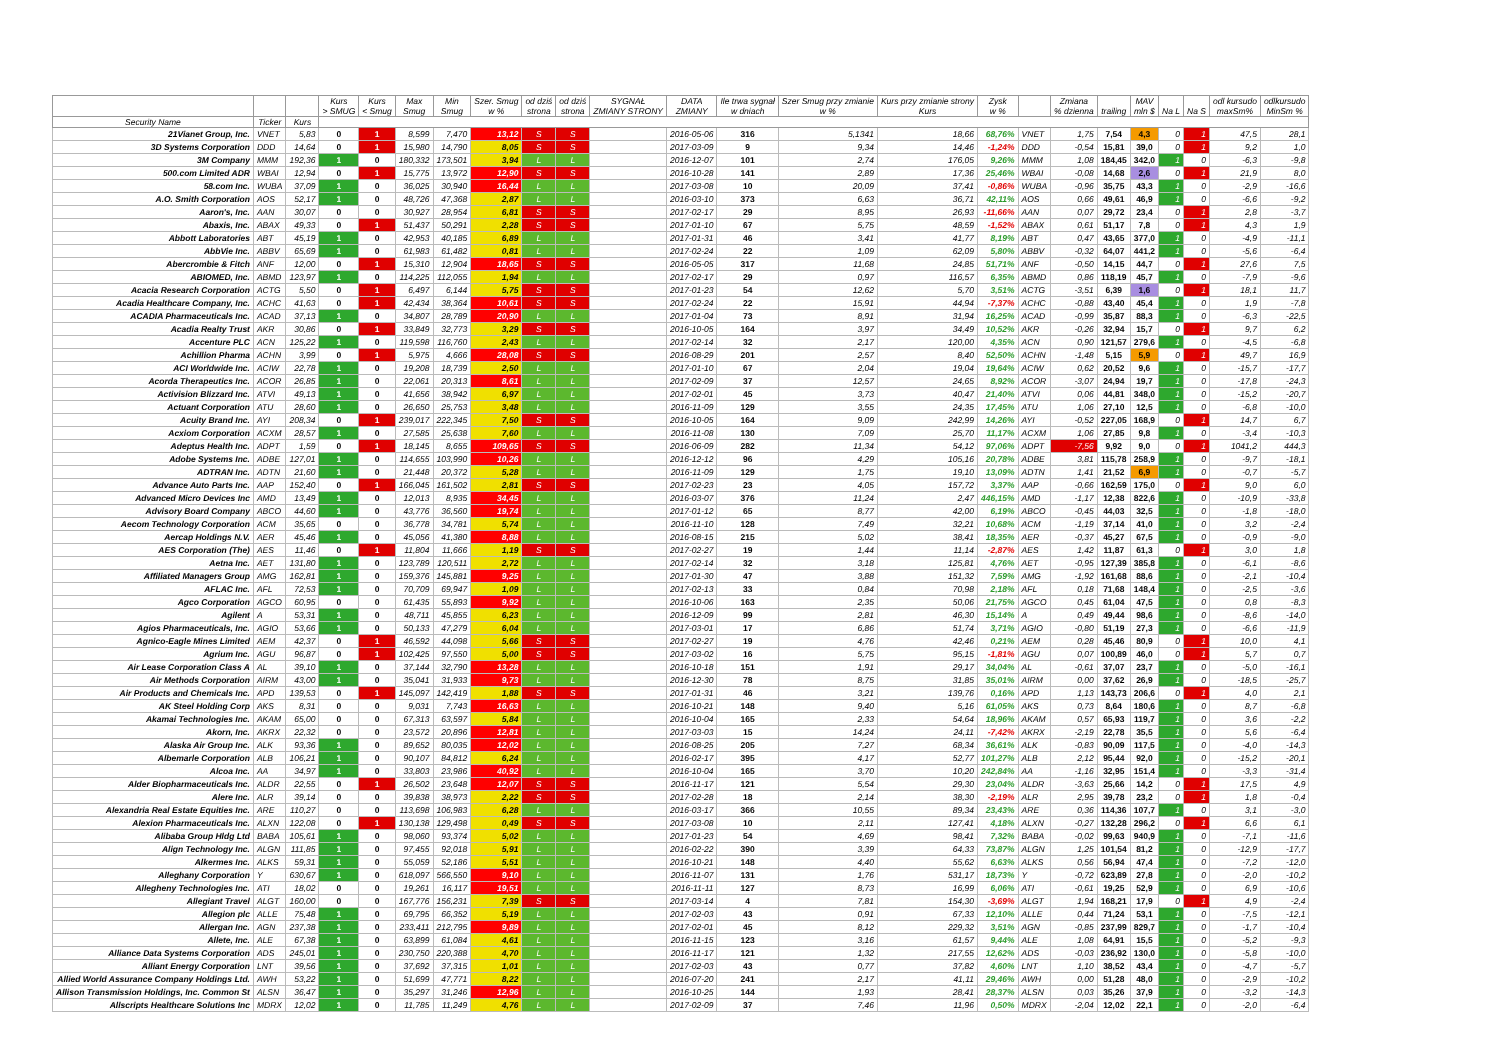| | | | Kurs > SMUG | Kurs < Smug | Max Smug | Min Smug | Szer. Smug w % | od dziś strona | od dziś strona | SYGNAŁ ZMIANY STRONY | DATA ZMIANY | Ile trwa sygnał w dniach | Szer Smug przy zmianie w % | Kurs przy zmianie strony Kurs | Zysk w % | | Zmiana % dzienna | trailing | MAV mln $ | Na L | Na S | odl kursudo maxSm% | odlkursudo MinSm % |
| --- | --- | --- | --- | --- | --- | --- | --- | --- | --- | --- | --- | --- | --- | --- | --- | --- | --- | --- | --- | --- | --- | --- | --- |
| Security Name | Ticker | Kurs | | | | | | | | | | | | | | | | | | | | | |
| 21Vianet Group, Inc. | VNET | 5,83 | 0 | 1 | 8,599 | 7,470 | 13,12 | S | S | | 2016-05-06 | 316 | 5,1341 | 18,66 | 68,76% | VNET | 1,75 | 7,54 | 4,3 | 0 | 1 | 47,5 | 28,1 |
| 3D Systems Corporation | DDD | 14,64 | 0 | 1 | 15,980 | 14,790 | 8,05 | S | S | | 2017-03-09 | 9 | 9,34 | 14,46 | -1,24% | DDD | -0,54 | 15,81 | 39,0 | 0 | 1 | 9,2 | 1,0 |
| 3M Company | MMM | 192,36 | 1 | 0 | 180,332 | 173,501 | 3,94 | L | L | | 2016-12-07 | 101 | 2,74 | 176,05 | 9,26% | MMM | 1,08 | 184,45 | 342,0 | 1 | 0 | -6,3 | -9,8 |
| 500.com Limited ADR | WBAI | 12,94 | 0 | 1 | 15,775 | 13,972 | 12,90 | S | S | | 2016-10-28 | 141 | 2,89 | 17,36 | 25,46% | WBAI | -0,08 | 14,68 | 2,6 | 0 | 1 | 21,9 | 8,0 |
| 58.com Inc. | WUBA | 37,09 | 1 | 0 | 36,025 | 30,940 | 16,44 | L | L | | 2017-03-08 | 10 | 20,09 | 37,41 | -0,86% | WUBA | -0,96 | 35,75 | 43,3 | 1 | 0 | -2,9 | -16,6 |
| A.O. Smith Corporation | AOS | 52,17 | 1 | 0 | 48,726 | 47,368 | 2,87 | L | L | | 2016-03-10 | 373 | 6,63 | 36,71 | 42,11% | AOS | 0,66 | 49,61 | 46,9 | 1 | 0 | -6,6 | -9,2 |
| Aaron's, Inc. | AAN | 30,07 | 0 | 0 | 30,927 | 28,954 | 6,81 | S | S | | 2017-02-17 | 29 | 8,95 | 26,93 | -11,66% | AAN | 0,07 | 29,72 | 23,4 | 0 | 1 | 2,8 | -3,7 |
| Abaxis, Inc. | ABAX | 49,33 | 0 | 1 | 51,437 | 50,291 | 2,28 | S | S | | 2017-01-10 | 67 | 5,75 | 48,59 | -1,52% | ABAX | 0,61 | 51,17 | 7,8 | 0 | 1 | 4,3 | 1,9 |
| Abbott Laboratories | ABT | 45,19 | 1 | 0 | 42,953 | 40,185 | 6,89 | L | L | | 2017-01-31 | 46 | 3,41 | 41,77 | 8,19% | ABT | 0,47 | 43,65 | 377,0 | 1 | 0 | -4,9 | -11,1 |
| AbbVie Inc. | ABBV | 65,69 | 1 | 0 | 61,983 | 61,482 | 0,81 | L | L | | 2017-02-24 | 22 | 1,09 | 62,09 | 5,80% | ABBV | -0,32 | 64,07 | 441,2 | 1 | 0 | -5,6 | -6,4 |
| Abercrombie & Fitch | ANF | 12,00 | 0 | 1 | 15,310 | 12,904 | 18,65 | S | S | | 2016-05-05 | 317 | 11,68 | 24,85 | 51,71% | ANF | -0,50 | 14,15 | 44,7 | 0 | 1 | 27,6 | 7,5 |
| ABIOMED, Inc. | ABMD | 123,97 | 1 | 0 | 114,225 | 112,055 | 1,94 | L | L | | 2017-02-17 | 29 | 0,97 | 116,57 | 6,35% | ABMD | 0,86 | 118,19 | 45,7 | 1 | 0 | -7,9 | -9,6 |
| Acacia Research Corporation | ACTG | 5,50 | 0 | 1 | 6,497 | 6,144 | 5,75 | S | S | | 2017-01-23 | 54 | 12,62 | 5,70 | 3,51% | ACTG | -3,51 | 6,39 | 1,6 | 0 | 1 | 18,1 | 11,7 |
| Acadia Healthcare Company, Inc. | ACHC | 41,63 | 0 | 1 | 42,434 | 38,364 | 10,61 | S | S | | 2017-02-24 | 22 | 15,91 | 44,94 | -7,37% | ACHC | -0,88 | 43,40 | 45,4 | 1 | 0 | 1,9 | -7,8 |
| ACADIA Pharmaceuticals Inc. | ACAD | 37,13 | 1 | 0 | 34,807 | 28,789 | 20,90 | L | L | | 2017-01-04 | 73 | 8,91 | 31,94 | 16,25% | ACAD | -0,99 | 35,87 | 88,3 | 1 | 0 | -6,3 | -22,5 |
| Acadia Realty Trust | AKR | 30,86 | 0 | 1 | 33,849 | 32,773 | 3,29 | S | S | | 2016-10-05 | 164 | 3,97 | 34,49 | 10,52% | AKR | -0,26 | 32,94 | 15,7 | 0 | 1 | 9,7 | 6,2 |
| Accenture PLC | ACN | 125,22 | 1 | 0 | 119,598 | 116,760 | 2,43 | L | L | | 2017-02-14 | 32 | 2,17 | 120,00 | 4,35% | ACN | 0,90 | 121,57 | 279,6 | 1 | 0 | -4,5 | -6,8 |
| Achillion Pharma | ACHN | 3,99 | 0 | 1 | 5,975 | 4,666 | 28,08 | S | S | | 2016-08-29 | 201 | 2,57 | 8,40 | 52,50% | ACHN | -1,48 | 5,15 | 5,9 | 0 | 1 | 49,7 | 16,9 |
| ACI Worldwide Inc. | ACIW | 22,78 | 1 | 0 | 19,208 | 18,739 | 2,50 | L | L | | 2017-01-10 | 67 | 2,04 | 19,04 | 19,64% | ACIW | 0,62 | 20,52 | 9,6 | 1 | 0 | -15,7 | -17,7 |
| Acorda Therapeutics Inc. | ACOR | 26,85 | 1 | 0 | 22,061 | 20,313 | 8,61 | L | L | | 2017-02-09 | 37 | 12,57 | 24,65 | 8,92% | ACOR | -3,07 | 24,94 | 19,7 | 1 | 0 | -17,8 | -24,3 |
| Activision Blizzard Inc. | ATVI | 49,13 | 1 | 0 | 41,656 | 38,942 | 6,97 | L | L | | 2017-02-01 | 45 | 3,73 | 40,47 | 21,40% | ATVI | 0,06 | 44,81 | 348,0 | 1 | 0 | -15,2 | -20,7 |
| Actuant Corporation | ATU | 28,60 | 1 | 0 | 26,650 | 25,753 | 3,48 | L | L | | 2016-11-09 | 129 | 3,55 | 24,35 | 17,45% | ATU | 1,06 | 27,10 | 12,5 | 1 | 0 | -6,8 | -10,0 |
| Acuity Brand Inc. | AYI | 208,34 | 0 | 1 | 239,017 | 222,345 | 7,50 | S | S | | 2016-10-05 | 164 | 9,09 | 242,99 | 14,26% | AYI | -0,52 | 227,05 | 168,9 | 0 | 1 | 14,7 | 6,7 |
| Acxiom Corporation | ACXM | 28,57 | 1 | 0 | 27,585 | 25,638 | 7,60 | L | L | | 2016-11-08 | 130 | 7,09 | 25,70 | 11,17% | ACXM | 1,06 | 27,85 | 9,8 | 1 | 0 | -3,4 | -10,3 |
| Adeptus Health Inc. | ADPT | 1,59 | 0 | 1 | 18,145 | 8,655 | 109,65 | S | S | | 2016-06-09 | 282 | 11,34 | 54,12 | 97,06% | ADPT | -7,56 | 9,92 | 9,0 | 0 | 1 | 1041,2 | 444,3 |
| Adobe Systems Inc. | ADBE | 127,01 | 1 | 0 | 114,655 | 103,990 | 10,26 | L | L | | 2016-12-12 | 96 | 4,29 | 105,16 | 20,78% | ADBE | 3,81 | 115,78 | 258,9 | 1 | 0 | -9,7 | -18,1 |
| ADTRAN Inc. | ADTN | 21,60 | 1 | 0 | 21,448 | 20,372 | 5,28 | L | L | | 2016-11-09 | 129 | 1,75 | 19,10 | 13,09% | ADTN | 1,41 | 21,52 | 6,9 | 1 | 0 | -0,7 | -5,7 |
| Advance Auto Parts Inc. | AAP | 152,40 | 0 | 1 | 166,045 | 161,502 | 2,81 | S | S | | 2017-02-23 | 23 | 4,05 | 157,72 | 3,37% | AAP | -0,66 | 162,59 | 175,0 | 0 | 1 | 9,0 | 6,0 |
| Advanced Micro Devices Inc | AMD | 13,49 | 1 | 0 | 12,013 | 8,935 | 34,45 | L | L | | 2016-03-07 | 376 | 11,24 | 2,47 | 446,15% | AMD | -1,17 | 12,38 | 822,6 | 1 | 0 | -10,9 | -33,8 |
| Advisory Board Company | ABCO | 44,60 | 1 | 0 | 43,776 | 36,560 | 19,74 | L | L | | 2017-01-12 | 65 | 8,77 | 42,00 | 6,19% | ABCO | -0,45 | 44,03 | 32,5 | 1 | 0 | -1,8 | -18,0 |
| Aecom Technology Corporation | ACM | 35,65 | 0 | 0 | 36,778 | 34,781 | 5,74 | L | L | | 2016-11-10 | 128 | 7,49 | 32,21 | 10,68% | ACM | -1,19 | 37,14 | 41,0 | 1 | 0 | 3,2 | -2,4 |
| Aercap Holdings N.V. | AER | 45,46 | 1 | 0 | 45,056 | 41,380 | 8,88 | L | L | | 2016-08-15 | 215 | 5,02 | 38,41 | 18,35% | AER | -0,37 | 45,27 | 67,5 | 1 | 0 | -0,9 | -9,0 |
| AES Corporation (The) | AES | 11,46 | 0 | 1 | 11,804 | 11,666 | 1,19 | S | S | | 2017-02-27 | 19 | 1,44 | 11,14 | -2,87% | AES | 1,42 | 11,87 | 61,3 | 0 | 1 | 3,0 | 1,8 |
| Aetna Inc. | AET | 131,80 | 1 | 0 | 123,789 | 120,511 | 2,72 | L | L | | 2017-02-14 | 32 | 3,18 | 125,81 | 4,76% | AET | -0,95 | 127,39 | 385,8 | 1 | 0 | -6,1 | -8,6 |
| Affiliated Managers Group | AMG | 162,81 | 1 | 0 | 159,376 | 145,881 | 9,25 | L | L | | 2017-01-30 | 47 | 3,88 | 151,32 | 7,59% | AMG | -1,92 | 161,68 | 88,6 | 1 | 0 | -2,1 | -10,4 |
| AFLAC Inc. | AFL | 72,53 | 1 | 0 | 70,709 | 69,947 | 1,09 | L | L | | 2017-02-13 | 33 | 0,84 | 70,98 | 2,18% | AFL | 0,18 | 71,68 | 148,4 | 1 | 0 | -2,5 | -3,6 |
| Agco Corporation | AGCO | 60,95 | 0 | 0 | 61,435 | 55,893 | 9,92 | L | L | | 2016-10-06 | 163 | 2,35 | 50,06 | 21,75% | AGCO | 0,45 | 61,04 | 47,5 | 1 | 0 | 0,8 | -8,3 |
| Agilent | A | 53,31 | 1 | 0 | 48,711 | 45,855 | 6,23 | L | L | | 2016-12-09 | 99 | 2,81 | 46,30 | 15,14% | A | 0,49 | 49,44 | 98,6 | 1 | 0 | -8,6 | -14,0 |
| Agios Pharmaceuticals, Inc. | AGIO | 53,66 | 1 | 0 | 50,133 | 47,279 | 6,04 | L | L | | 2017-03-01 | 17 | 6,86 | 51,74 | 3,71% | AGIO | -0,80 | 51,19 | 27,3 | 1 | 0 | -6,6 | -11,9 |
| Agnico-Eagle Mines Limited | AEM | 42,37 | 0 | 1 | 46,592 | 44,098 | 5,66 | S | S | | 2017-02-27 | 19 | 4,76 | 42,46 | 0,21% | AEM | 0,28 | 45,46 | 80,9 | 0 | 1 | 10,0 | 4,1 |
| Agrium Inc. | AGU | 96,87 | 0 | 1 | 102,425 | 97,550 | 5,00 | S | S | | 2017-03-02 | 16 | 5,75 | 95,15 | -1,81% | AGU | 0,07 | 100,89 | 46,0 | 0 | 1 | 5,7 | 0,7 |
| Air Lease Corporation Class A | AL | 39,10 | 1 | 0 | 37,144 | 32,790 | 13,28 | L | L | | 2016-10-18 | 151 | 1,91 | 29,17 | 34,04% | AL | -0,61 | 37,07 | 23,7 | 1 | 0 | -5,0 | -16,1 |
| Air Methods Corporation | AIRM | 43,00 | 1 | 0 | 35,041 | 31,933 | 9,73 | L | L | | 2016-12-30 | 78 | 8,75 | 31,85 | 35,01% | AIRM | 0,00 | 37,62 | 26,9 | 1 | 0 | -18,5 | -25,7 |
| Air Products and Chemicals Inc. | APD | 139,53 | 0 | 1 | 145,097 | 142,419 | 1,88 | S | S | | 2017-01-31 | 46 | 3,21 | 139,76 | 0,16% | APD | 1,13 | 143,73 | 206,6 | 0 | 1 | 4,0 | 2,1 |
| AK Steel Holding Corp | AKS | 8,31 | 0 | 0 | 9,031 | 7,743 | 16,63 | L | L | | 2016-10-21 | 148 | 9,40 | 5,16 | 61,05% | AKS | 0,73 | 8,64 | 180,6 | 1 | 0 | 8,7 | -6,8 |
| Akamai Technologies Inc. | AKAM | 65,00 | 0 | 0 | 67,313 | 63,597 | 5,84 | L | L | | 2016-10-04 | 165 | 2,33 | 54,64 | 18,96% | AKAM | 0,57 | 65,93 | 119,7 | 1 | 0 | 3,6 | -2,2 |
| Akorn, Inc. | AKRX | 22,32 | 0 | 0 | 23,572 | 20,896 | 12,81 | L | L | | 2017-03-03 | 15 | 14,24 | 24,11 | -7,42% | AKRX | -2,19 | 22,78 | 35,5 | 1 | 0 | 5,6 | -6,4 |
| Alaska Air Group Inc. | ALK | 93,36 | 1 | 0 | 89,652 | 80,035 | 12,02 | L | L | | 2016-08-25 | 205 | 7,27 | 68,34 | 36,61% | ALK | -0,83 | 90,09 | 117,5 | 1 | 0 | -4,0 | -14,3 |
| Albemarle Corporation | ALB | 106,21 | 1 | 0 | 90,107 | 84,812 | 6,24 | L | L | | 2016-02-17 | 395 | 4,17 | 52,77 | 101,27% | ALB | 2,12 | 95,44 | 92,0 | 1 | 0 | -15,2 | -20,1 |
| Alcoa Inc. | AA | 34,97 | 1 | 0 | 33,803 | 23,986 | 40,92 | L | L | | 2016-10-04 | 165 | 3,70 | 10,20 | 242,84% | AA | -1,16 | 32,95 | 151,4 | 1 | 0 | -3,3 | -31,4 |
| Alder Biopharmaceuticals Inc. | ALDR | 22,55 | 0 | 1 | 26,502 | 23,648 | 12,07 | S | S | | 2016-11-17 | 121 | 5,54 | 29,30 | 23,04% | ALDR | -3,63 | 25,66 | 14,2 | 0 | 1 | 17,5 | 4,9 |
| Alere Inc. | ALR | 39,14 | 0 | 0 | 39,838 | 38,973 | 2,22 | S | S | | 2017-02-28 | 18 | 2,14 | 38,30 | -2,19% | ALR | 2,95 | 39,78 | 23,2 | 0 | 1 | 1,8 | -0,4 |
| Alexandria Real Estate Equities Inc. | ARE | 110,27 | 0 | 0 | 113,698 | 106,983 | 6,28 | L | L | | 2016-03-17 | 366 | 10,55 | 89,34 | 23,43% | ARE | 0,36 | 114,36 | 107,7 | 1 | 0 | 3,1 | -3,0 |
| Alexion Pharmaceuticals Inc. | ALXN | 122,08 | 0 | 1 | 130,138 | 129,498 | 0,49 | S | S | | 2017-03-08 | 10 | 2,11 | 127,41 | 4,18% | ALXN | -0,27 | 132,28 | 296,2 | 0 | 1 | 6,6 | 6,1 |
| Alibaba Group Hldg Ltd | BABA | 105,61 | 1 | 0 | 98,060 | 93,374 | 5,02 | L | L | | 2017-01-23 | 54 | 4,69 | 98,41 | 7,32% | BABA | -0,02 | 99,63 | 940,9 | 1 | 0 | -7,1 | -11,6 |
| Align Technology Inc. | ALGN | 111,85 | 1 | 0 | 97,455 | 92,018 | 5,91 | L | L | | 2016-02-22 | 390 | 3,39 | 64,33 | 73,87% | ALGN | 1,25 | 101,54 | 81,2 | 1 | 0 | -12,9 | -17,7 |
| Alkermes Inc. | ALKS | 59,31 | 1 | 0 | 55,059 | 52,186 | 5,51 | L | L | | 2016-10-21 | 148 | 4,40 | 55,62 | 6,63% | ALKS | 0,56 | 56,94 | 47,4 | 1 | 0 | -7,2 | -12,0 |
| Alleghany Corporation | Y | 630,67 | 1 | 0 | 618,097 | 566,550 | 9,10 | L | L | | 2016-11-07 | 131 | 1,76 | 531,17 | 18,73% | Y | -0,72 | 623,89 | 27,8 | 1 | 0 | -2,0 | -10,2 |
| Allegheny Technologies Inc. | ATI | 18,02 | 0 | 0 | 19,261 | 16,117 | 19,51 | L | L | | 2016-11-11 | 127 | 8,73 | 16,99 | 6,06% | ATI | -0,61 | 19,25 | 52,9 | 1 | 0 | 6,9 | -10,6 |
| Allegiant Travel | ALGT | 160,00 | 0 | 0 | 167,776 | 156,231 | 7,39 | S | S | | 2017-03-14 | 4 | 7,81 | 154,30 | -3,69% | ALGT | 1,94 | 168,21 | 17,9 | 0 | 1 | 4,9 | -2,4 |
| Allegion plc | ALLE | 75,48 | 1 | 0 | 69,795 | 66,352 | 5,19 | L | L | | 2017-02-03 | 43 | 0,91 | 67,33 | 12,10% | ALLE | 0,44 | 71,24 | 53,1 | 1 | 0 | -7,5 | -12,1 |
| Allergan Inc. | AGN | 237,38 | 1 | 0 | 233,411 | 212,795 | 9,89 | L | L | | 2017-02-01 | 45 | 8,12 | 229,32 | 3,51% | AGN | -0,85 | 237,99 | 829,7 | 1 | 0 | -1,7 | -10,4 |
| Allete, Inc. | ALE | 67,38 | 1 | 0 | 63,899 | 61,084 | 4,61 | L | L | | 2016-11-15 | 123 | 3,16 | 61,57 | 9,44% | ALE | 1,08 | 64,91 | 15,5 | 1 | 0 | -5,2 | -9,3 |
| Alliance Data Systems Corporation | ADS | 245,01 | 1 | 0 | 230,750 | 220,388 | 4,70 | L | L | | 2016-11-17 | 121 | 1,32 | 217,55 | 12,62% | ADS | -0,03 | 236,92 | 130,0 | 1 | 0 | -5,8 | -10,0 |
| Alliant Energy Corporation | LNT | 39,56 | 1 | 0 | 37,692 | 37,315 | 1,01 | L | L | | 2017-02-03 | 43 | 0,77 | 37,82 | 4,60% | LNT | 1,10 | 38,52 | 43,4 | 1 | 0 | -4,7 | -5,7 |
| Allied World Assurance Company Holdings Ltd. | AWH | 53,22 | 1 | 0 | 51,699 | 47,771 | 8,22 | L | L | | 2016-07-20 | 241 | 2,17 | 41,11 | 29,46% | AWH | 0,00 | 51,28 | 48,0 | 1 | 0 | -2,9 | -10,2 |
| Allison Transmission Holdings, Inc. Common St | ALSN | 36,47 | 1 | 0 | 35,297 | 31,246 | 12,96 | L | L | | 2016-10-25 | 144 | 1,93 | 28,41 | 28,37% | ALSN | 0,03 | 35,26 | 37,9 | 1 | 0 | -3,2 | -14,3 |
| Allscripts Healthcare Solutions Inc | MDRX | 12,02 | 1 | 0 | 11,785 | 11,249 | 4,76 | L | L | | 2017-02-09 | 37 | 7,46 | 11,96 | 0,50% | MDRX | -2,04 | 12,02 | 22,1 | 1 | 0 | -2,0 | -6,4 |